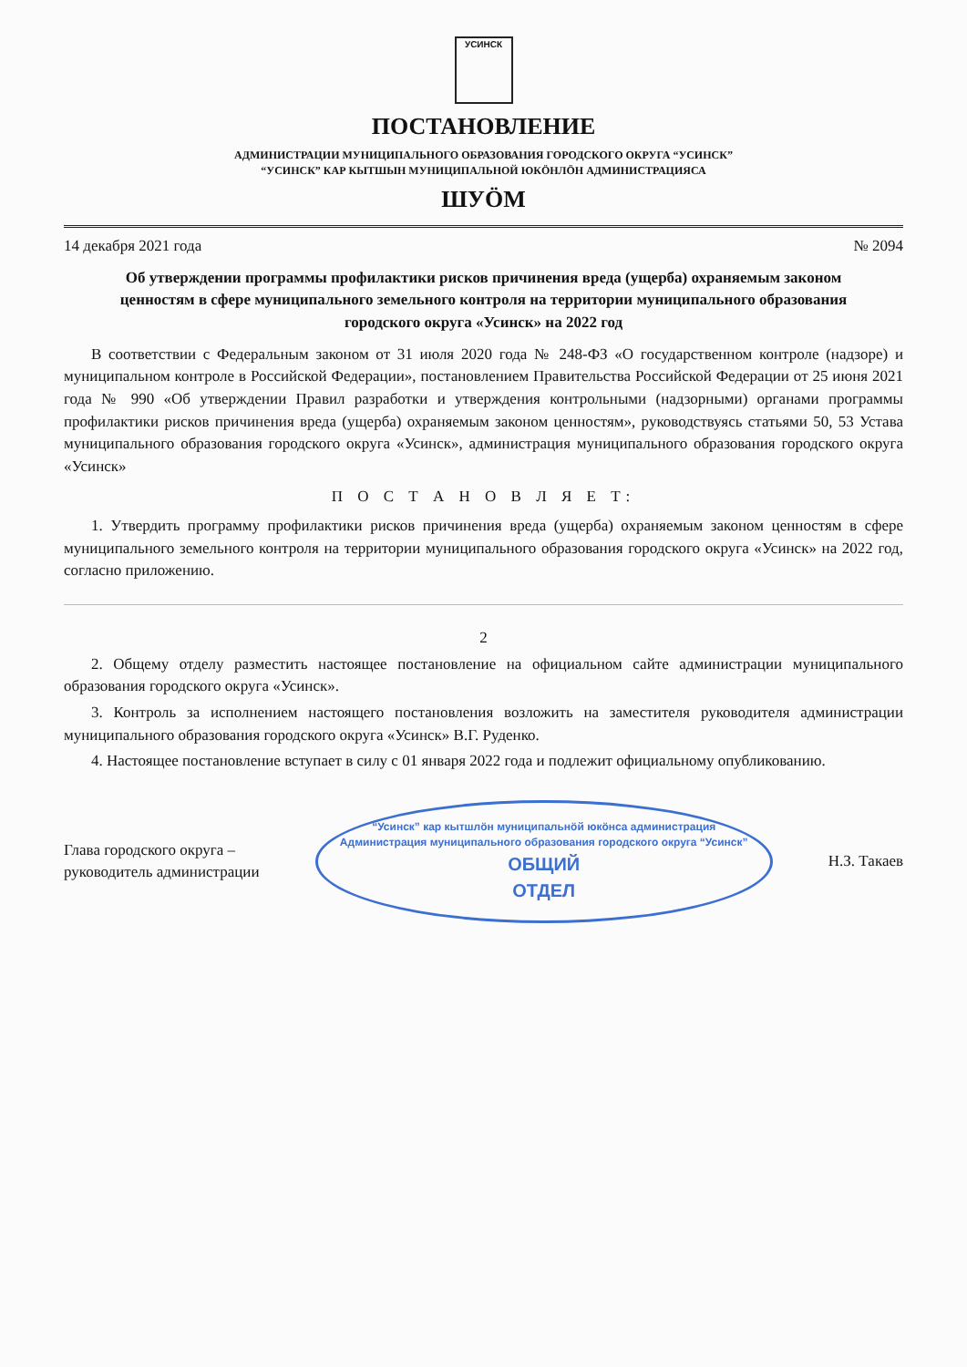УСИНСК
ПОСТАНОВЛЕНИЕ
АДМИНИСТРАЦИИ МУНИЦИПАЛЬНОГО ОБРАЗОВАНИЯ ГОРОДСКОГО ОКРУГА “УСИНСК”
“УСИНСК” КАР КЫТШЫН МУНИЦИПАЛЬНОЙ ЮКӦНЛӦН АДМИНИСТРАЦИЯСА
ШУӦМ
14 декабря 2021 года № 2094
Об утверждении программы профилактики рисков причинения вреда (ущерба) охраняемым законом ценностям в сфере муниципального земельного контроля на территории муниципального образования городского округа «Усинск» на 2022 год
В соответствии с Федеральным законом от 31 июля 2020 года № 248-ФЗ «О государственном контроле (надзоре) и муниципальном контроле в Российской Федерации», постановлением Правительства Российской Федерации от 25 июня 2021 года № 990 «Об утверждении Правил разработки и утверждения контрольными (надзорными) органами программы профилактики рисков причинения вреда (ущерба) охраняемым законом ценностям», руководствуясь статьями 50, 53 Устава муниципального образования городского округа «Усинск», администрация муниципального образования городского округа «Усинск»
П О С Т А Н О В Л Я Е Т:
1. Утвердить программу профилактики рисков причинения вреда (ущерба) охраняемым законом ценностям в сфере муниципального земельного контроля на территории муниципального образования городского округа «Усинск» на 2022 год, согласно приложению.
2
2. Общему отделу разместить настоящее постановление на официальном сайте администрации муниципального образования городского округа «Усинск».
3. Контроль за исполнением настоящего постановления возложить на заместителя руководителя администрации муниципального образования городского округа «Усинск» В.Г. Руденко.
4. Настоящее постановление вступает в силу с 01 января 2022 года и подлежит официальному опубликованию.
Глава городского округа –
руководитель администрации “Усинск” кар кытшлӧн муниципальнӧй юкӧнса администрация
Администрация муниципального образования городского округа “Усинск”
ОБЩИЙ
ОТДЕЛ Н.З. Такаев